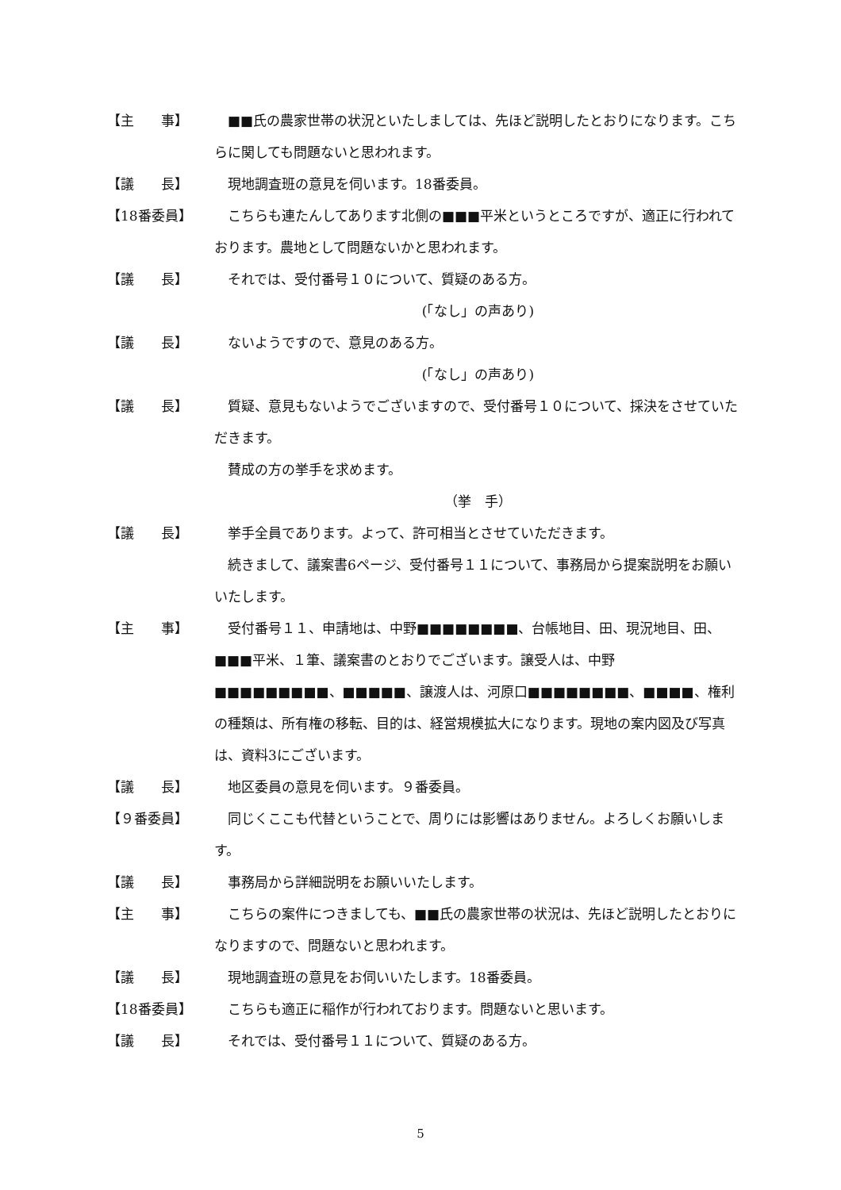【主　　事】 ■■氏の農家世帯の状況といたしましては、先ほど説明したとおりになります。こちらに関しても問題ないと思われます。
【議　　長】 現地調査班の意見を伺います。18番委員。
【18番委員】 こちらも連たんしてあります北側の■■■平米というところですが、適正に行われております。農地として問題ないかと思われます。
【議　　長】 それでは、受付番号１０について、質疑のある方。
(「なし」の声あり)
【議　　長】 ないようですので、意見のある方。
(「なし」の声あり)
【議　　長】 質疑、意見もないようでございますので、受付番号１０について、採決をさせていただきます。
賛成の方の挙手を求めます。
（挙　手）
【議　　長】 挙手全員であります。よって、許可相当とさせていただきます。
続きまして、議案書6ページ、受付番号１１について、事務局から提案説明をお願いいたします。
【主　　事】 受付番号１１、申請地は、中野■■■■■■■■、台帳地目、田、現況地目、田、■■■平米、１筆、議案書のとおりでございます。譲受人は、中野■■■■■■■■■、■■■■■、譲渡人は、河原口■■■■■■■■、■■■■、権利の種類は、所有権の移転、目的は、経営規模拡大になります。現地の案内図及び写真は、資料3にございます。
【議　　長】 地区委員の意見を伺います。９番委員。
【９番委員】 同じくここも代替ということで、周りには影響はありません。よろしくお願いします。
【議　　長】 事務局から詳細説明をお願いいたします。
【主　　事】 こちらの案件につきましても、■■氏の農家世帯の状況は、先ほど説明したとおりになりますので、問題ないと思われます。
【議　　長】 現地調査班の意見をお伺いいたします。18番委員。
【18番委員】 こちらも適正に稲作が行われております。問題ないと思います。
【議　　長】 それでは、受付番号１１について、質疑のある方。
5